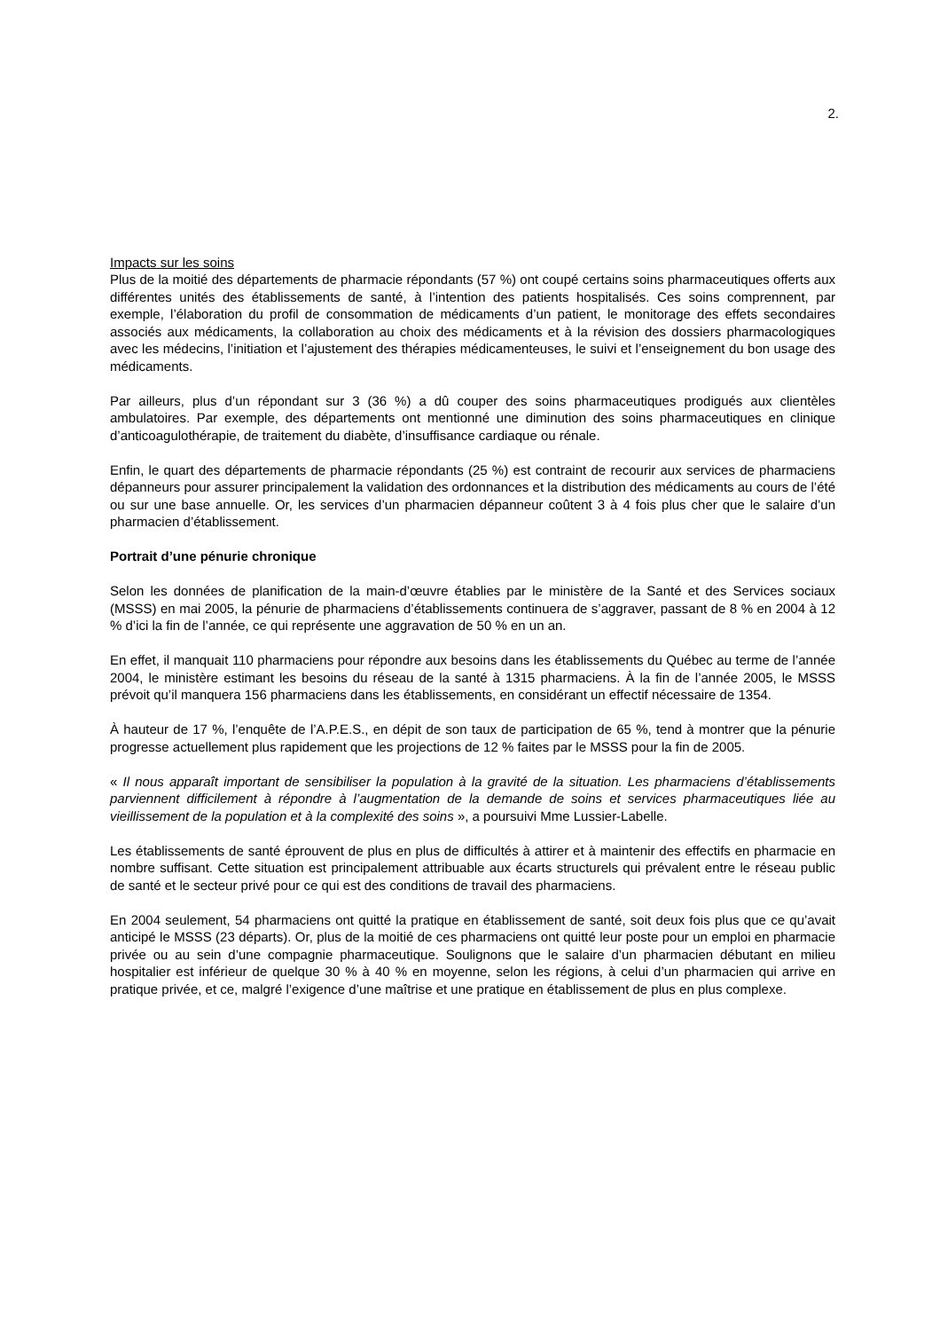2.
Impacts sur les soins
Plus de la moitié des départements de pharmacie répondants (57 %) ont coupé certains soins pharmaceutiques offerts aux différentes unités des établissements de santé, à l’intention des patients hospitalisés. Ces soins comprennent, par exemple, l’élaboration du profil de consommation de médicaments d’un patient, le monitorage des effets secondaires associés aux médicaments, la collaboration au choix des médicaments et à la révision des dossiers pharmacologiques avec les médecins, l’initiation et l’ajustement des thérapies médicamenteuses, le suivi et l’enseignement du bon usage des médicaments.
Par ailleurs, plus d’un répondant sur 3 (36 %) a dû couper des soins pharmaceutiques prodigués aux clientèles ambulatoires. Par exemple, des départements ont mentionné une diminution des soins pharmaceutiques en clinique d’anticoagulothérapie, de traitement du diabète, d’insuffisance cardiaque ou rénale.
Enfin, le quart des départements de pharmacie répondants (25 %) est contraint de recourir aux services de pharmaciens dépanneurs pour assurer principalement la validation des ordonnances et la distribution des médicaments au cours de l’été ou sur une base annuelle. Or, les services d’un pharmacien dépanneur coûtent 3 à 4 fois plus cher que le salaire d’un pharmacien d’établissement.
Portrait d’une pénurie chronique
Selon les données de planification de la main-d’œuvre établies par le ministère de la Santé et des Services sociaux (MSSS) en mai 2005, la pénurie de pharmaciens d’établissements continuera de s’aggraver, passant de 8 % en 2004 à 12 % d’ici la fin de l’année, ce qui représente une aggravation de 50 % en un an.
En effet, il manquait 110 pharmaciens pour répondre aux besoins dans les établissements du Québec au terme de l’année 2004, le ministère estimant les besoins du réseau de la santé à 1315 pharmaciens. À la fin de l’année 2005, le MSSS prévoit qu’il manquera 156 pharmaciens dans les établissements, en considérant un effectif nécessaire de 1354.
À hauteur de 17 %, l’enquête de l’A.P.E.S., en dépit de son taux de participation de 65 %, tend à montrer que la pénurie progresse actuellement plus rapidement que les projections de 12 % faites par le MSSS pour la fin de 2005.
« Il nous apparaît important de sensibiliser la population à la gravité de la situation. Les pharmaciens d’établissements parviennent difficilement à répondre à l’augmentation de la demande de soins et services pharmaceutiques liée au vieillissement de la population et à la complexité des soins », a poursuivi Mme Lussier-Labelle.
Les établissements de santé éprouvent de plus en plus de difficultés à attirer et à maintenir des effectifs en pharmacie en nombre suffisant. Cette situation est principalement attribuable aux écarts structurels qui prévalent entre le réseau public de santé et le secteur privé pour ce qui est des conditions de travail des pharmaciens.
En 2004 seulement, 54 pharmaciens ont quitté la pratique en établissement de santé, soit deux fois plus que ce qu’avait anticipé le MSSS (23 départs). Or, plus de la moitié de ces pharmaciens ont quitté leur poste pour un emploi en pharmacie privée ou au sein d’une compagnie pharmaceutique. Soulignons que le salaire d’un pharmacien débutant en milieu hospitalier est inférieur de quelque 30 % à 40 % en moyenne, selon les régions, à celui d’un pharmacien qui arrive en pratique privée, et ce, malgré l’exigence d’une maîtrise et une pratique en établissement de plus en plus complexe.